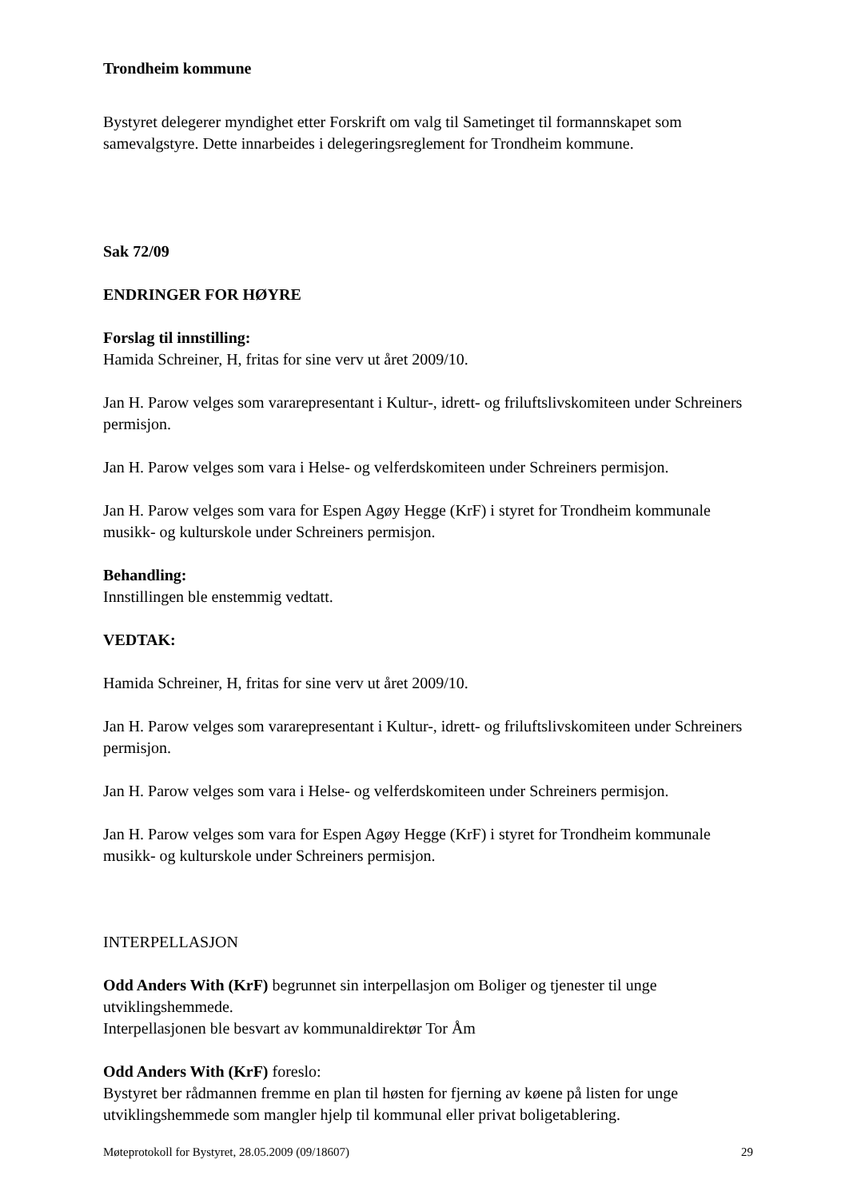Trondheim kommune
Bystyret delegerer myndighet etter Forskrift om valg til Sametinget til formannskapet som samevalgstyre. Dette innarbeides i delegeringsreglement for Trondheim kommune.
Sak 72/09
ENDRINGER FOR HØYRE
Forslag til innstilling:
Hamida Schreiner, H, fritas for sine verv ut året 2009/10.
Jan H. Parow velges som vararepresentant i Kultur-, idrett- og friluftslivskomiteen under Schreiners permisjon.
Jan H. Parow velges som vara i Helse- og velferdskomiteen under Schreiners permisjon.
Jan H. Parow velges som vara for Espen Agøy Hegge (KrF) i styret for Trondheim kommunale musikk- og kulturskole under Schreiners permisjon.
Behandling:
Innstillingen ble enstemmig vedtatt.
VEDTAK:
Hamida Schreiner, H, fritas for sine verv ut året 2009/10.
Jan H. Parow velges som vararepresentant i Kultur-, idrett- og friluftslivskomiteen under Schreiners permisjon.
Jan H. Parow velges som vara i Helse- og velferdskomiteen under Schreiners permisjon.
Jan H. Parow velges som vara for Espen Agøy Hegge (KrF) i styret for Trondheim kommunale musikk- og kulturskole under Schreiners permisjon.
INTERPELLASJON
Odd Anders With (KrF) begrunnet sin interpellasjon om Boliger og tjenester til unge utviklingshemmede.
Interpellasjonen ble besvart av kommunaldirektør Tor Åm
Odd Anders With (KrF) foreslo:
Bystyret ber rådmannen fremme en plan til høsten for fjerning av køene på listen for unge utviklingshemmede som mangler hjelp til kommunal eller privat boligetablering.
Møteprotokoll for Bystyret, 28.05.2009 (09/18607) 29